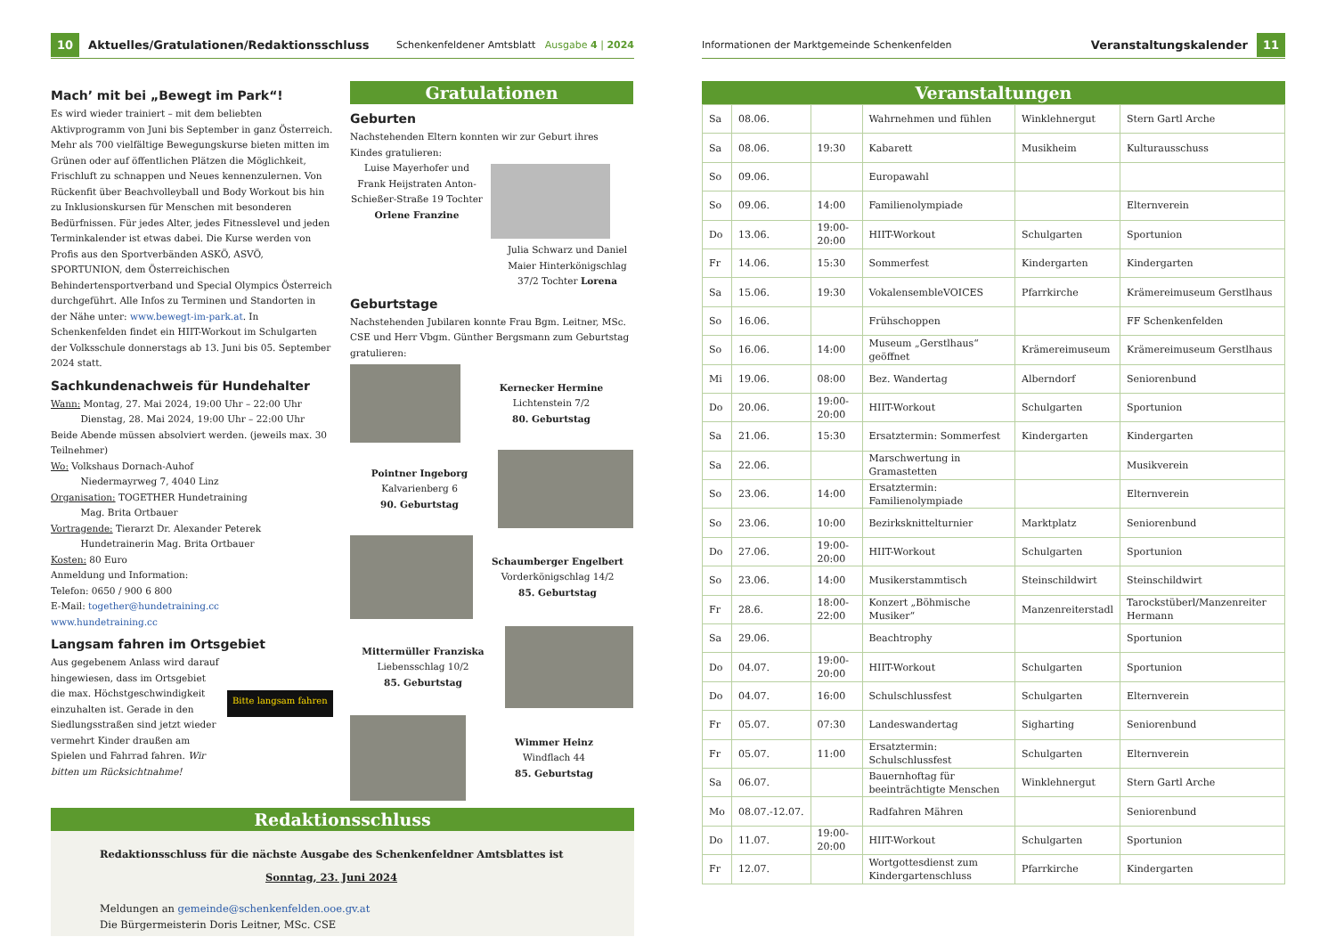10 Aktuelles/Gratulationen/Redaktionsschluss Schenkenfeldener Amtsblatt Ausgabe 4 | 2024
Mach’ mit bei „Bewegt im Park“!
Es wird wieder trainiert – mit dem beliebten Aktivprogramm von Juni bis September in ganz Österreich. Mehr als 700 vielfältige Bewegungskurse bieten mitten im Grünen oder auf öffentlichen Plätzen die Möglichkeit, Frischluft zu schnappen und Neues kennenzulernen. Von Rückenfit über Beachvolleyball und Body Workout bis hin zu Inklusionskursen für Menschen mit besonderen Bedürfnissen. Für jedes Alter, jedes Fitnesslevel und jeden Terminkalender ist etwas dabei. Die Kurse werden von Profis aus den Sportverbänden ASKÖ, ASVÖ, SPORTUNION, dem Österreichischen Behindertensportverband und Special Olympics Österreich durchgeführt. Alle Infos zu Terminen und Standorten in der Nähe unter: www.bewegt-im-park.at. In Schenkenfelden findet ein HIIT-Workout im Schulgarten der Volksschule donnerstags ab 13. Juni bis 05. September 2024 statt.
Sachkundenachweis für Hundehalter
Wann: Montag, 27. Mai 2024, 19:00 Uhr – 22:00 Uhr
Dienstag, 28. Mai 2024, 19:00 Uhr – 22:00 Uhr
Beide Abende müssen absolviert werden. (jeweils max. 30 Teilnehmer)
Wo: Volkshaus Dornach-Auhof
Niedermayrweg 7, 4040 Linz
Organisation: TOGETHER Hundetraining
Mag. Brita Ortbauer
Vortragende: Tierarzt Dr. Alexander Peterek
Hundetrainerin Mag. Brita Ortbauer
Kosten: 80 Euro
Anmeldung und Information:
Telefon: 0650 / 900 6 800
E-Mail: together@hundetraining.cc
www.hundetraining.cc
Langsam fahren im Ortsgebiet
Aus gegebenem Anlass wird darauf hingewiesen, dass im Ortsgebiet die max. Höchstgeschwindigkeit einzuhalten ist. Gerade in den Siedlungsstraßen sind jetzt wieder vermehrt Kinder draußen am Spielen und Fahrrad fahren. Wir bitten um Rücksichtnahme!
Bitte langsam fahren
Gratulationen
Geburten
Nachstehenden Eltern konnten wir zur Geburt ihres Kindes gratulieren:
Luise Mayerhofer und Frank Heijstraten Anton-Schießer-Straße 19 Tochter Orlene Franzine
Julia Schwarz und Daniel Maier Hinterkönigschlag 37/2 Tochter Lorena
Geburtstage
Nachstehenden Jubilaren konnte Frau Bgm. Leitner, MSc. CSE und Herr Vbgm. Günther Bergsmann zum Geburtstag gratulieren:
Kernecker Hermine
Lichtenstein 7/2
80. Geburtstag
Pointner Ingeborg
Kalvarienberg 6
90. Geburtstag
Schaumberger Engelbert
Vorderkönigschlag 14/2
85. Geburtstag
Mittermüller Franziska
Liebensschlag 10/2
85. Geburtstag
Wimmer Heinz
Windflach 44
85. Geburtstag
Redaktionsschluss
Redaktionsschluss für die nächste Ausgabe des Schenkenfeldner Amtsblattes ist
Sonntag, 23. Juni 2024
Meldungen an gemeinde@schenkenfelden.ooe.gv.at
Die Bürgermeisterin Doris Leitner, MSc. CSE
Informationen der Marktgemeinde Schenkenfelden Veranstaltungskalender 11
Veranstaltungen
| Sa | 08.06. | | Wahrnehmen und fühlen | Winklehnergut | Stern Gartl Arche |
| Sa | 08.06. | 19:30 | Kabarett | Musikheim | Kulturausschuss |
| So | 09.06. | | Europawahl | | |
| So | 09.06. | 14:00 | Familienolympiade | | Elternverein |
| Do | 13.06. | 19:00-20:00 | HIIT-Workout | Schulgarten | Sportunion |
| Fr | 14.06. | 15:30 | Sommerfest | Kindergarten | Kindergarten |
| Sa | 15.06. | 19:30 | VokalensembleVOICES | Pfarrkirche | Krämereimuseum Gerstlhaus |
| So | 16.06. | | Frühschoppen | | FF Schenkenfelden |
| So | 16.06. | 14:00 | Museum „Gerstlhaus“ geöffnet | Krämereimuseum | Krämereimuseum Gerstlhaus |
| Mi | 19.06. | 08:00 | Bez. Wandertag | Alberndorf | Seniorenbund |
| Do | 20.06. | 19:00-20:00 | HIIT-Workout | Schulgarten | Sportunion |
| Sa | 21.06. | 15:30 | Ersatztermin: Sommerfest | Kindergarten | Kindergarten |
| Sa | 22.06. | | Marschwertung in Gramastetten | | Musikverein |
| So | 23.06. | 14:00 | Ersatztermin: Familienolympiade | | Elternverein |
| So | 23.06. | 10:00 | Bezirksknittelturnier | Marktplatz | Seniorenbund |
| Do | 27.06. | 19:00-20:00 | HIIT-Workout | Schulgarten | Sportunion |
| So | 23.06. | 14:00 | Musikerstammtisch | Steinschildwirt | Steinschildwirt |
| Fr | 28.6. | 18:00-22:00 | Konzert „Böhmische Musiker“ | Manzenreiterstadl | Tarockstüberl/Manzenreiter Hermann |
| Sa | 29.06. | | Beachtrophy | | Sportunion |
| Do | 04.07. | 19:00-20:00 | HIIT-Workout | Schulgarten | Sportunion |
| Do | 04.07. | 16:00 | Schulschlussfest | Schulgarten | Elternverein |
| Fr | 05.07. | 07:30 | Landeswandertag | Sigharting | Seniorenbund |
| Fr | 05.07. | 11:00 | Ersatztermin: Schulschlussfest | Schulgarten | Elternverein |
| Sa | 06.07. | | Bauernhoftag für beeinträchtigte Menschen | Winklehnergut | Stern Gartl Arche |
| Mo | 08.07.-12.07. | | Radfahren Mähren | | Seniorenbund |
| Do | 11.07. | 19:00-20:00 | HIIT-Workout | Schulgarten | Sportunion |
| Fr | 12.07. | | Wortgottesdienst zum Kindergartenschluss | Pfarrkirche | Kindergarten |